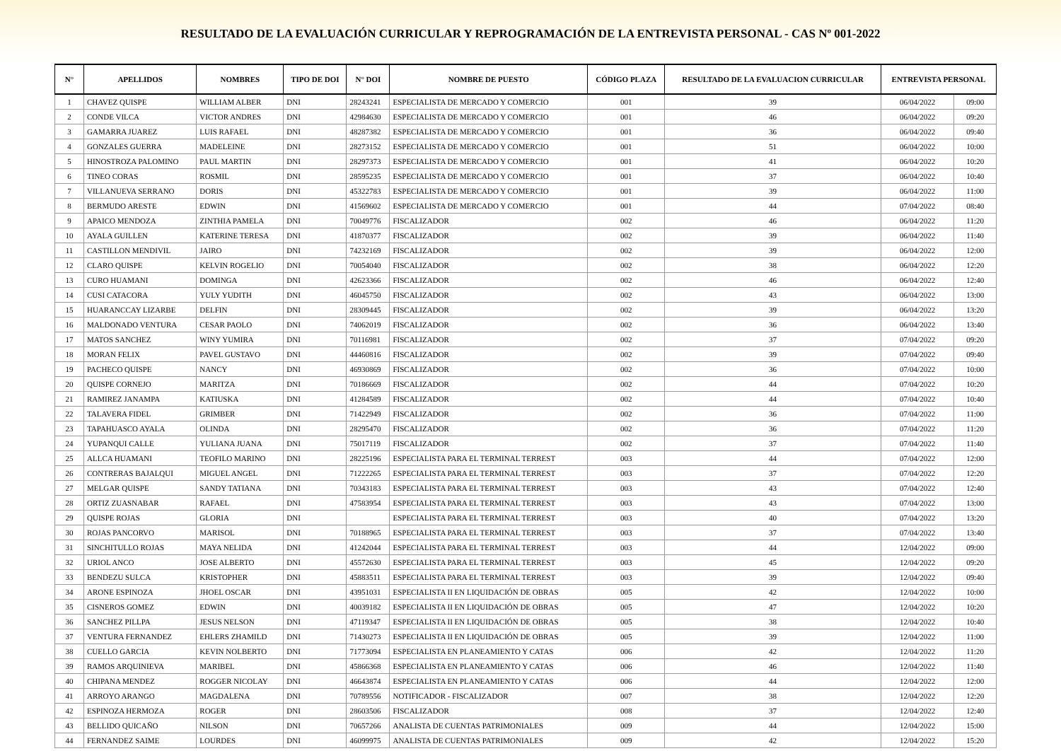RESULTADO DE LA EVALUACIÓN CURRICULAR Y REPROGRAMACIÓN DE LA ENTREVISTA PERSONAL - CAS Nº 001-2022
| N° | APELLIDOS | NOMBRES | TIPO DE DOI | N° DOI | NOMBRE DE PUESTO | CÓDIGO PLAZA | RESULTADO DE LA EVALUACION CURRICULAR | ENTREVISTA PERSONAL | |
| --- | --- | --- | --- | --- | --- | --- | --- | --- | --- |
| 1 | CHAVEZ QUISPE | WILLIAM ALBER | DNI | 28243241 | ESPECIALISTA DE MERCADO Y COMERCIO | 001 | 39 | 06/04/2022 | 09:00 |
| 2 | CONDE VILCA | VICTOR ANDRES | DNI | 42984630 | ESPECIALISTA DE MERCADO Y COMERCIO | 001 | 46 | 06/04/2022 | 09:20 |
| 3 | GAMARRA JUAREZ | LUIS RAFAEL | DNI | 48287382 | ESPECIALISTA DE MERCADO Y COMERCIO | 001 | 36 | 06/04/2022 | 09:40 |
| 4 | GONZALES GUERRA | MADELEINE | DNI | 28273152 | ESPECIALISTA DE MERCADO Y COMERCIO | 001 | 51 | 06/04/2022 | 10:00 |
| 5 | HINOSTROZA PALOMINO | PAUL MARTIN | DNI | 28297373 | ESPECIALISTA DE MERCADO Y COMERCIO | 001 | 41 | 06/04/2022 | 10:20 |
| 6 | TINEO CORAS | ROSMIL | DNI | 28595235 | ESPECIALISTA DE MERCADO Y COMERCIO | 001 | 37 | 06/04/2022 | 10:40 |
| 7 | VILLANUEVA SERRANO | DORIS | DNI | 45322783 | ESPECIALISTA DE MERCADO Y COMERCIO | 001 | 39 | 06/04/2022 | 11:00 |
| 8 | BERMUDO ARESTE | EDWIN | DNI | 41569602 | ESPECIALISTA DE MERCADO Y COMERCIO | 001 | 44 | 07/04/2022 | 08:40 |
| 9 | APAICO MENDOZA | ZINTHIA PAMELA | DNI | 70049776 | FISCALIZADOR | 002 | 46 | 06/04/2022 | 11:20 |
| 10 | AYALA GUILLEN | KATERINE TERESA | DNI | 41870377 | FISCALIZADOR | 002 | 39 | 06/04/2022 | 11:40 |
| 11 | CASTILLON MENDIVIL | JAIRO | DNI | 74232169 | FISCALIZADOR | 002 | 39 | 06/04/2022 | 12:00 |
| 12 | CLARO QUISPE | KELVIN ROGELIO | DNI | 70054040 | FISCALIZADOR | 002 | 38 | 06/04/2022 | 12:20 |
| 13 | CURO HUAMANI | DOMINGA | DNI | 42623366 | FISCALIZADOR | 002 | 46 | 06/04/2022 | 12:40 |
| 14 | CUSI CATACORA | YULY YUDITH | DNI | 46045750 | FISCALIZADOR | 002 | 43 | 06/04/2022 | 13:00 |
| 15 | HUARANCCAY LIZARBE | DELFIN | DNI | 28309445 | FISCALIZADOR | 002 | 39 | 06/04/2022 | 13:20 |
| 16 | MALDONADO VENTURA | CESAR PAOLO | DNI | 74062019 | FISCALIZADOR | 002 | 36 | 06/04/2022 | 13:40 |
| 17 | MATOS SANCHEZ | WINY YUMIRA | DNI | 70116981 | FISCALIZADOR | 002 | 37 | 07/04/2022 | 09:20 |
| 18 | MORAN FELIX | PAVEL GUSTAVO | DNI | 44460816 | FISCALIZADOR | 002 | 39 | 07/04/2022 | 09:40 |
| 19 | PACHECO QUISPE | NANCY | DNI | 46930869 | FISCALIZADOR | 002 | 36 | 07/04/2022 | 10:00 |
| 20 | QUISPE CORNEJO | MARITZA | DNI | 70186669 | FISCALIZADOR | 002 | 44 | 07/04/2022 | 10:20 |
| 21 | RAMIREZ JANAMPA | KATIUSKA | DNI | 41284589 | FISCALIZADOR | 002 | 44 | 07/04/2022 | 10:40 |
| 22 | TALAVERA FIDEL | GRIMBER | DNI | 71422949 | FISCALIZADOR | 002 | 36 | 07/04/2022 | 11:00 |
| 23 | TAPAHUASCO AYALA | OLINDA | DNI | 28295470 | FISCALIZADOR | 002 | 36 | 07/04/2022 | 11:20 |
| 24 | YUPANQUI CALLE | YULIANA JUANA | DNI | 75017119 | FISCALIZADOR | 002 | 37 | 07/04/2022 | 11:40 |
| 25 | ALLCA HUAMANI | TEOFILO MARINO | DNI | 28225196 | ESPECIALISTA PARA EL TERMINAL TERREST | 003 | 44 | 07/04/2022 | 12:00 |
| 26 | CONTRERAS BAJALQUI | MIGUEL ANGEL | DNI | 71222265 | ESPECIALISTA PARA EL TERMINAL TERREST | 003 | 37 | 07/04/2022 | 12:20 |
| 27 | MELGAR QUISPE | SANDY TATIANA | DNI | 70343183 | ESPECIALISTA PARA EL TERMINAL TERREST | 003 | 43 | 07/04/2022 | 12:40 |
| 28 | ORTIZ ZUASNABAR | RAFAEL | DNI | 47583954 | ESPECIALISTA PARA EL TERMINAL TERREST | 003 | 43 | 07/04/2022 | 13:00 |
| 29 | QUISPE ROJAS | GLORIA | DNI | | ESPECIALISTA PARA EL TERMINAL TERREST | 003 | 40 | 07/04/2022 | 13:20 |
| 30 | ROJAS PANCORVO | MARISOL | DNI | 70188965 | ESPECIALISTA PARA EL TERMINAL TERREST | 003 | 37 | 07/04/2022 | 13:40 |
| 31 | SINCHITULLO ROJAS | MAYA NELIDA | DNI | 41242044 | ESPECIALISTA PARA EL TERMINAL TERREST | 003 | 44 | 12/04/2022 | 09:00 |
| 32 | URIOL ANCO | JOSE ALBERTO | DNI | 45572630 | ESPECIALISTA PARA EL TERMINAL TERREST | 003 | 45 | 12/04/2022 | 09:20 |
| 33 | BENDEZU SULCA | KRISTOPHER | DNI | 45883511 | ESPECIALISTA PARA EL TERMINAL TERREST | 003 | 39 | 12/04/2022 | 09:40 |
| 34 | ARONE ESPINOZA | JHOEL OSCAR | DNI | 43951031 | ESPECIALISTA II EN LIQUIDACIÓN DE OBRAS | 005 | 42 | 12/04/2022 | 10:00 |
| 35 | CISNEROS GOMEZ | EDWIN | DNI | 40039182 | ESPECIALISTA II EN LIQUIDACIÓN DE OBRAS | 005 | 47 | 12/04/2022 | 10:20 |
| 36 | SANCHEZ PILLPA | JESUS NELSON | DNI | 47119347 | ESPECIALISTA II EN LIQUIDACIÓN DE OBRAS | 005 | 38 | 12/04/2022 | 10:40 |
| 37 | VENTURA FERNANDEZ | EHLERS ZHAMILD | DNI | 71430273 | ESPECIALISTA II EN LIQUIDACIÓN DE OBRAS | 005 | 39 | 12/04/2022 | 11:00 |
| 38 | CUELLO GARCIA | KEVIN NOLBERTO | DNI | 71773094 | ESPECIALISTA EN PLANEAMIENTO Y CATAS | 006 | 42 | 12/04/2022 | 11:20 |
| 39 | RAMOS ARQUINIEVA | MARIBEL | DNI | 45866368 | ESPECIALISTA EN PLANEAMIENTO Y CATAS | 006 | 46 | 12/04/2022 | 11:40 |
| 40 | CHIPANA MENDEZ | ROGGER NICOLAY | DNI | 46643874 | ESPECIALISTA EN PLANEAMIENTO Y CATAS | 006 | 44 | 12/04/2022 | 12:00 |
| 41 | ARROYO ARANGO | MAGDALENA | DNI | 70789556 | NOTIFICADOR - FISCALIZADOR | 007 | 38 | 12/04/2022 | 12:20 |
| 42 | ESPINOZA HERMOZA | ROGER | DNI | 28603506 | FISCALIZADOR | 008 | 37 | 12/04/2022 | 12:40 |
| 43 | BELLIDO QUICAÑO | NILSON | DNI | 70657266 | ANALISTA DE CUENTAS PATRIMONIALES | 009 | 44 | 12/04/2022 | 15:00 |
| 44 | FERNANDEZ SAIME | LOURDES | DNI | 46099975 | ANALISTA DE CUENTAS PATRIMONIALES | 009 | 42 | 12/04/2022 | 15:20 |